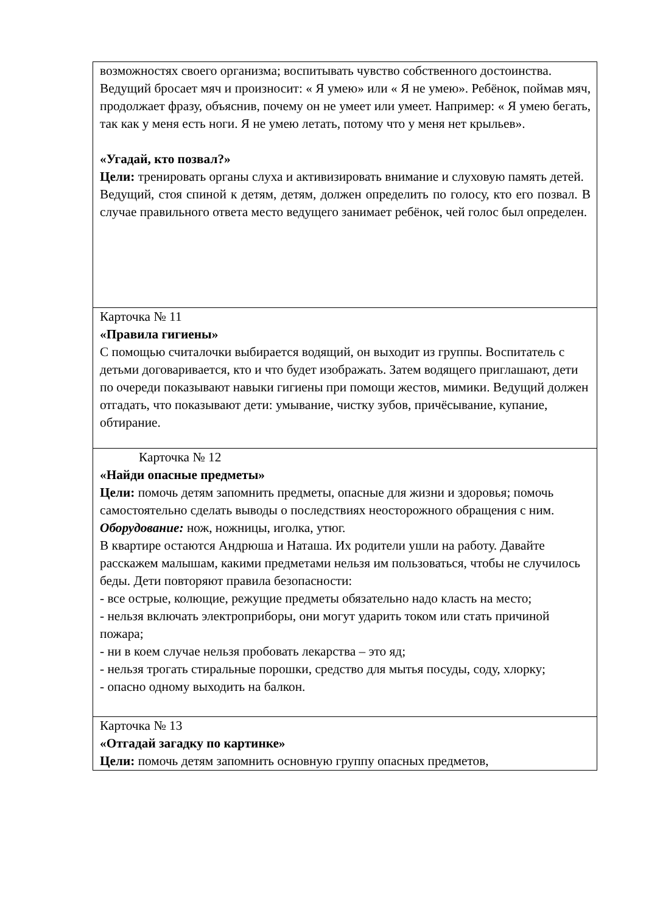| возможностях своего организма; воспитывать чувство собственного достоинства. Ведущий бросает мяч и произносит: « Я умею» или « Я не умею». Ребёнок, поймав мяч, продолжает фразу, объяснив, почему он не умеет или умеет. Например: « Я умею бегать, так как у меня есть ноги. Я не умею летать, потому что у меня нет крыльев». «Угадай, кто позвал?» Цели: тренировать органы слуха и активизировать внимание и слуховую память детей. Ведущий, стоя спиной к детям, детям, должен определить по голосу, кто его позвал. В случае правильного ответа место ведущего занимает ребёнок, чей голос был определен. |
| Карточка № 11 «Правила гигиены» С помощью считалочки выбирается водящий, он выходит из группы. Воспитатель с детьми договаривается, кто и что будет изображать. Затем водящего приглашают, дети по очереди показывают навыки гигиены при помощи жестов, мимики. Ведущий должен отгадать, что показывают дети: умывание, чистку зубов, причёсывание, купание, обтирание. |
| Карточка № 12 «Найди опасные предметы» Цели: помочь детям запомнить предметы, опасные для жизни и здоровья; помочь самостоятельно сделать выводы о последствиях неосторожного обращения с ним. Оборудование: нож, ножницы, иголка, утюг. В квартире остаются Андрюша и Наташа. Их родители ушли на работу. Давайте расскажем малышам, какими предметами нельзя им пользоваться, чтобы не случилось беды. Дети повторяют правила безопасности: - все острые, колющие, режущие предметы обязательно надо класть на место; - нельзя включать электроприборы, они могут ударить током или стать причиной пожара; - ни в коем случае нельзя пробовать лекарства – это яд; - нельзя трогать стиральные порошки, средство для мытья посуды, соду, хлорку; - опасно одному выходить на балкон. |
| Карточка № 13 «Отгадай загадку по картинке» Цели: помочь детям запомнить основную группу опасных предметов, |